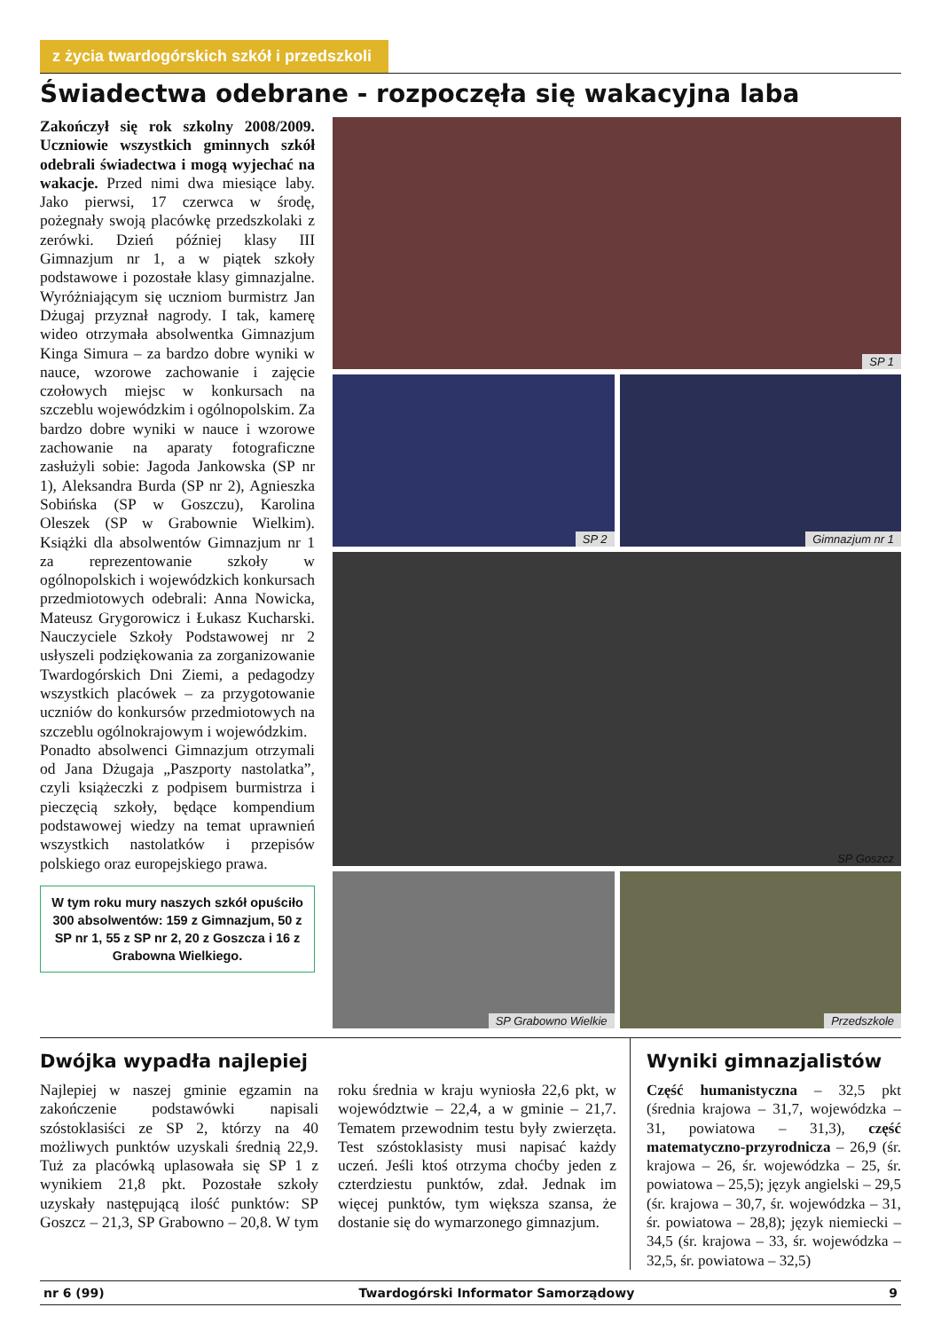z życia twardogórskich szkół i przedszkoli
Świadectwa odebrane - rozpoczęła się wakacyjna laba
Zakończył się rok szkolny 2008/2009. Uczniowie wszystkich gminnych szkół odebrali świadectwa i mogą wyjechać na wakacje. Przed nimi dwa miesiące laby. Jako pierwsi, 17 czerwca w środę, pożegnały swoją placówkę przedszkolaki z zerówki. Dzień później klasy III Gimnazjum nr 1, a w piątek szkoły podstawowe i pozostałe klasy gimnazjalne. Wyróżniającym się uczniom burmistrz Jan Dżugaj przyznał nagrody. I tak, kamerę wideo otrzymała absolwentka Gimnazjum Kinga Simura – za bardzo dobre wyniki w nauce, wzorowe zachowanie i zajęcie czołowych miejsc w konkursach na szczeblu wojewódzkim i ogólnopolskim. Za bardzo dobre wyniki w nauce i wzorowe zachowanie na aparaty fotograficzne zasłużyli sobie: Jagoda Jankowska (SP nr 1), Aleksandra Burda (SP nr 2), Agnieszka Sobińska (SP w Goszczu), Karolina Oleszek (SP w Grabownie Wielkim). Książki dla absolwentów Gimnazjum nr 1 za reprezentowanie szkoły w ogólnopolskich i wojewódzkich konkursach przedmiotowych odebrali: Anna Nowicka, Mateusz Grygorowicz i Łukasz Kucharski. Nauczyciele Szkoły Podstawowej nr 2 usłyszeli podziękowania za zorganizowanie Twardogórskich Dni Ziemi, a pedagodzy wszystkich placówek – za przygotowanie uczniów do konkursów przedmiotowych na szczeblu ogólnokrajowym i wojewódzkim.
Ponadto absolwenci Gimnazjum otrzymali od Jana Dżugaja „Paszporty nastolatka”, czyli książeczki z podpisem burmistrza i pieczęcią szkoły, będące kompendium podstawowej wiedzy na temat uprawnień wszystkich nastolatków i przepisów polskiego oraz europejskiego prawa.
W tym roku mury naszych szkół opuściło 300 absolwentów: 159 z Gimnazjum, 50 z SP nr 1, 55 z SP nr 2, 20 z Goszcza i 16 z Grabowna Wielkiego.
SP 1
SP 2
Gimnazjum nr 1
SP Goszcz
SP Grabowno Wielkie
Przedszkole
Dwójka wypadła najlepiej
Najlepiej w naszej gminie egzamin na zakończenie podstawówki napisali szóstoklasiści ze SP 2, którzy na 40 możliwych punktów uzyskali średnią 22,9. Tuż za placówką uplasowała się SP 1 z wynikiem 21,8 pkt. Pozostałe szkoły uzyskały następującą ilość punktów: SP Goszcz – 21,3, SP Grabowno – 20,8. W tym roku średnia w kraju wyniosła 22,6 pkt, w województwie – 22,4, a w gminie – 21,7. Tematem przewodnim testu były zwierzęta. Test szóstoklasisty musi napisać każdy uczeń. Jeśli ktoś otrzyma choćby jeden z czterdziestu punktów, zdał. Jednak im więcej punktów, tym większa szansa, że dostanie się do wymarzonego gimnazjum.
Wyniki gimnazjalistów
Część humanistyczna – 32,5 pkt (średnia krajowa – 31,7, wojewódzka – 31, powiatowa – 31,3), część matematyczno-przyrodnicza – 26,9 (śr. krajowa – 26, śr. wojewódzka – 25, śr. powiatowa – 25,5); język angielski – 29,5 (śr. krajowa – 30,7, śr. wojewódzka – 31, śr. powiatowa – 28,8); język niemiecki – 34,5 (śr. krajowa – 33, śr. wojewódzka – 32,5, śr. powiatowa – 32,5)
nr 6 (99) Twardogórski Informator Samorządowy 9